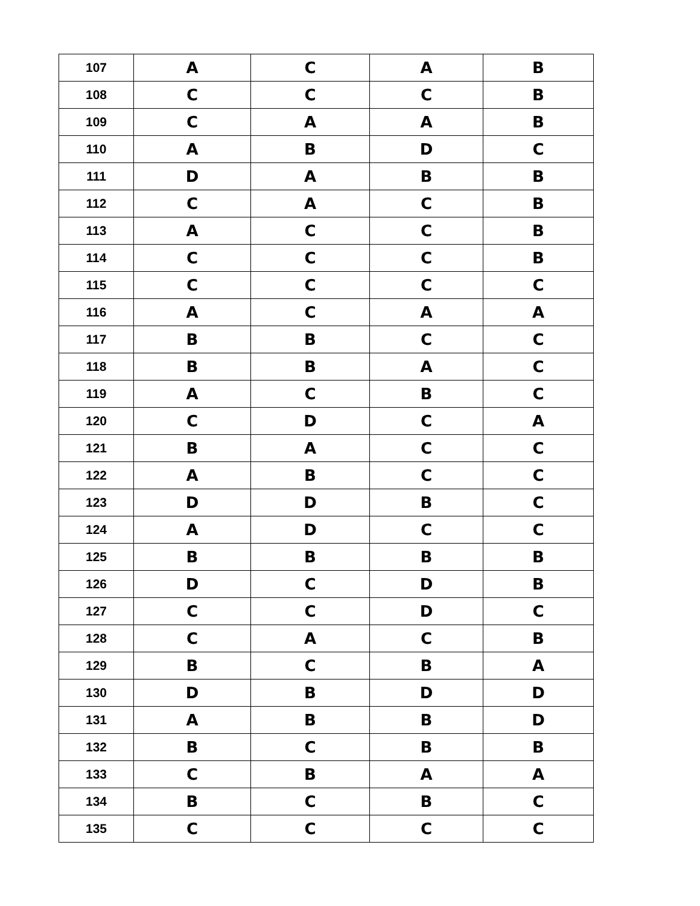| 107 | A | C | A | B |
| 108 | C | C | C | B |
| 109 | C | A | A | B |
| 110 | A | B | D | C |
| 111 | D | A | B | B |
| 112 | C | A | C | B |
| 113 | A | C | C | B |
| 114 | C | C | C | B |
| 115 | C | C | C | C |
| 116 | A | C | A | A |
| 117 | B | B | C | C |
| 118 | B | B | A | C |
| 119 | A | C | B | C |
| 120 | C | D | C | A |
| 121 | B | A | C | C |
| 122 | A | B | C | C |
| 123 | D | D | B | C |
| 124 | A | D | C | C |
| 125 | B | B | B | B |
| 126 | D | C | D | B |
| 127 | C | C | D | C |
| 128 | C | A | C | B |
| 129 | B | C | B | A |
| 130 | D | B | D | D |
| 131 | A | B | B | D |
| 132 | B | C | B | B |
| 133 | C | B | A | A |
| 134 | B | C | B | C |
| 135 | C | C | C | C |